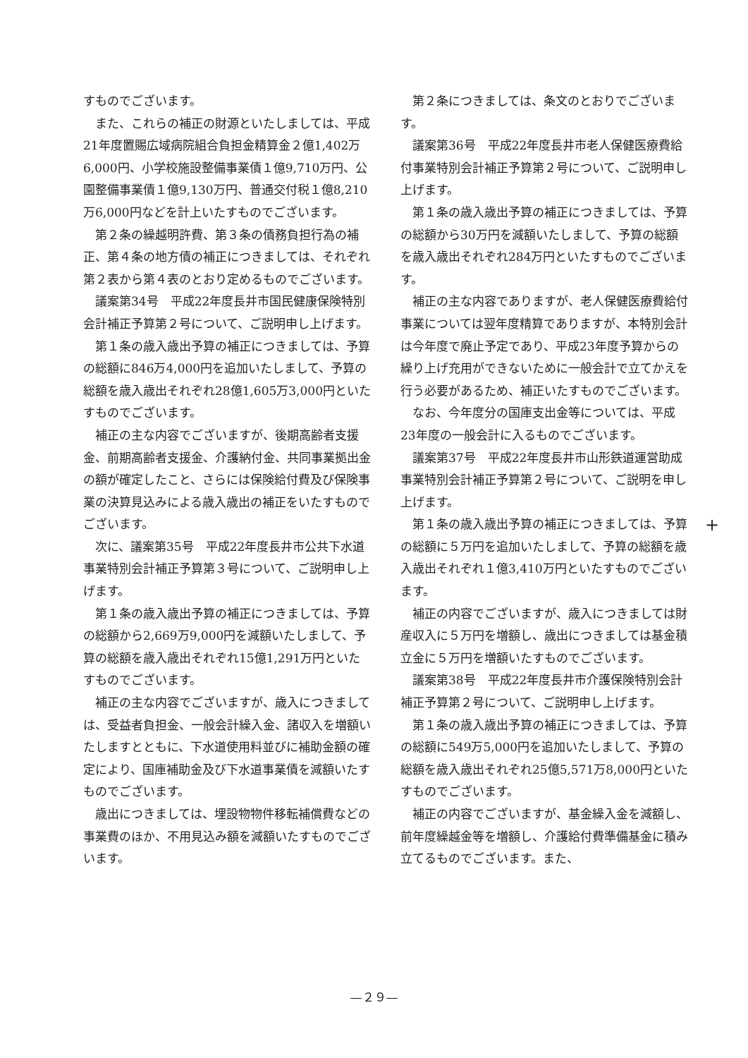すものでございます。
また、これらの補正の財源といたしましては、平成21年度置賜広域病院組合負担金精算金２億1,402万6,000円、小学校施設整備事業債１億9,710万円、公園整備事業債１億9,130万円、普通交付税１億8,210万6,000円などを計上いたすものでございます。
第２条の繰越明許費、第３条の債務負担行為の補正、第４条の地方債の補正につきましては、それぞれ第２表から第４表のとおり定めるものでございます。
議案第34号　平成22年度長井市国民健康保険特別会計補正予算第２号について、ご説明申し上げます。
第１条の歳入歳出予算の補正につきましては、予算の総額に846万4,000円を追加いたしまして、予算の総額を歳入歳出それぞれ28億1,605万3,000円といたすものでございます。
補正の主な内容でございますが、後期高齢者支援金、前期高齢者支援金、介護納付金、共同事業拠出金の額が確定したこと、さらには保険給付費及び保険事業の決算見込みによる歳入歳出の補正をいたすものでございます。
次に、議案第35号　平成22年度長井市公共下水道事業特別会計補正予算第３号について、ご説明申し上げます。
第１条の歳入歳出予算の補正につきましては、予算の総額から2,669万9,000円を減額いたしまして、予算の総額を歳入歳出それぞれ15億1,291万円といたすものでございます。
補正の主な内容でございますが、歳入につきましては、受益者負担金、一般会計繰入金、諸収入を増額いたしますとともに、下水道使用料並びに補助金額の確定により、国庫補助金及び下水道事業債を減額いたすものでございます。
歳出につきましては、埋設物物件移転補償費などの事業費のほか、不用見込み額を減額いたすものでございます。
第２条につきましては、条文のとおりでございます。
議案第36号　平成22年度長井市老人保健医療費給付事業特別会計補正予算第２号について、ご説明申し上げます。
第１条の歳入歳出予算の補正につきましては、予算の総額から30万円を減額いたしまして、予算の総額を歳入歳出それぞれ284万円といたすものでございます。
補正の主な内容でありますが、老人保健医療費給付事業については翌年度精算でありますが、本特別会計は今年度で廃止予定であり、平成23年度予算からの繰り上げ充用ができないために一般会計で立てかえを行う必要があるため、補正いたすものでございます。
なお、今年度分の国庫支出金等については、平成23年度の一般会計に入るものでございます。
議案第37号　平成22年度長井市山形鉄道運営助成事業特別会計補正予算第２号について、ご説明を申し上げます。
第１条の歳入歳出予算の補正につきましては、予算の総額に５万円を追加いたしまして、予算の総額を歳入歳出それぞれ１億3,410万円といたすものでございます。
補正の内容でございますが、歳入につきましては財産収入に５万円を増額し、歳出につきましては基金積立金に５万円を増額いたすものでございます。
議案第38号　平成22年度長井市介護保険特別会計補正予算第２号について、ご説明申し上げます。
第１条の歳入歳出予算の補正につきましては、予算の総額に549万5,000円を追加いたしまして、予算の総額を歳入歳出それぞれ25億5,571万8,000円といたすものでございます。
補正の内容でございますが、基金繰入金を減額し、前年度繰越金等を増額し、介護給付費準備基金に積み立てるものでございます。また、
+
—２９—